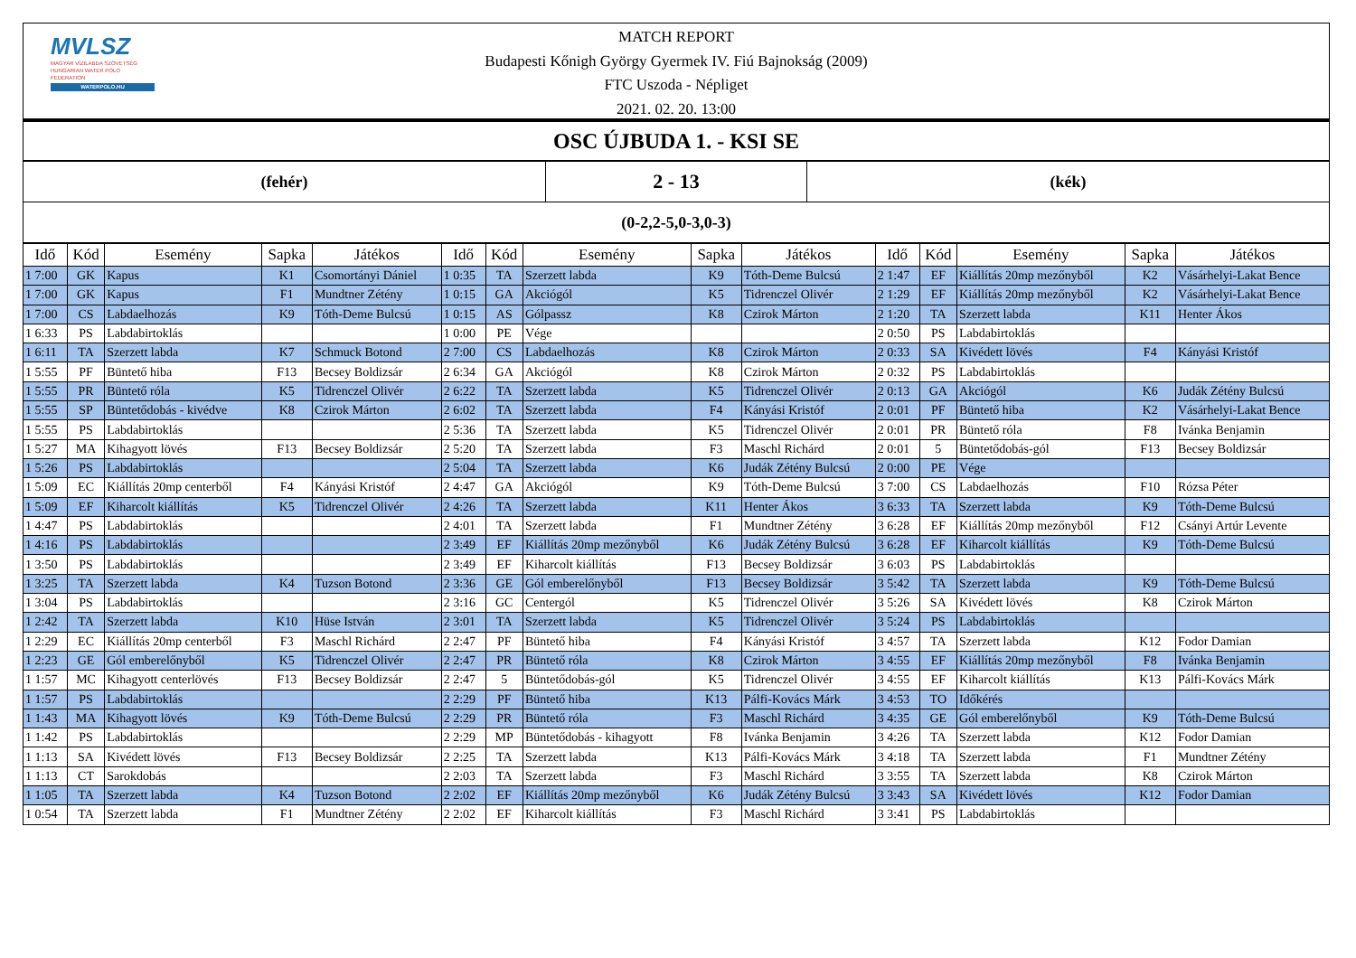MVLSZ
MAGYAR VÍZILABDA SZÖVETSÉG
HUNGARIAN WATER POLO FEDERATION
WATERPOLO.HU
MATCH REPORT
Budapesti Kőnigh György Gyermek IV. Fiú Bajnokság (2009)
FTC Uszoda - Népliget
2021. 02. 20. 13:00
OSC ÚJBUDA 1. - KSI SE
| (fehér) | 2 - 13 | (kék) |
| (0-2,2-5,0-3,0-3) | | |
| Idő | Kód | Esemény | Sapka | Játékos | Idő | Kód | Esemény | Sapka | Játékos | Idő | Kód | Esemény | Sapka | Játékos |
| --- | --- | --- | --- | --- | --- | --- | --- | --- | --- | --- | --- | --- | --- | --- |
| 1 7:00 | GK | Kapus | K1 | Csomortányi Dániel | 1 0:35 | TA | Szerzett labda | K9 | Tóth-Deme Bulcsú | 2 1:47 | EF | Kiállítás 20mp mezőnyből | K2 | Vásárhelyi-Lakat Bence |
| 1 7:00 | GK | Kapus | F1 | Mundtner Zétény | 1 0:15 | GA | Akciógól | K5 | Tidrenczel Olivér | 2 1:29 | EF | Kiállítás 20mp mezőnyből | K2 | Vásárhelyi-Lakat Bence |
| 1 7:00 | CS | Labdaelhozás | K9 | Tóth-Deme Bulcsú | 1 0:15 | AS | Gólpassz | K8 | Czirok Márton | 2 1:20 | TA | Szerzett labda | K11 | Henter Ákos |
| 1 6:33 | PS | Labdabirtoklás | | | 1 0:00 | PE | Vége | | | 2 0:50 | PS | Labdabirtoklás | | |
| 1 6:11 | TA | Szerzett labda | K7 | Schmuck Botond | 2 7:00 | CS | Labdaelhozás | K8 | Czirok Márton | 2 0:33 | SA | Kivédett lövés | F4 | Kányási Kristóf |
| 1 5:55 | PF | Büntető hiba | F13 | Becsey Boldizsár | 2 6:34 | GA | Akciógól | K8 | Czirok Márton | 2 0:32 | PS | Labdabirtoklás | | |
| 1 5:55 | PR | Büntető róla | K5 | Tidrenczel Olivér | 2 6:22 | TA | Szerzett labda | K5 | Tidrenczel Olivér | 2 0:13 | GA | Akciógól | K6 | Judák Zétény Bulcsú |
| 1 5:55 | SP | Büntetődobás - kivédve | K8 | Czirok Márton | 2 6:02 | TA | Szerzett labda | F4 | Kányási Kristóf | 2 0:01 | PF | Büntető hiba | K2 | Vásárhelyi-Lakat Bence |
| 1 5:55 | PS | Labdabirtoklás | | | 2 5:36 | TA | Szerzett labda | K5 | Tidrenczel Olivér | 2 0:01 | PR | Büntető róla | F8 | Ivánka Benjamin |
| 1 5:27 | MA | Kihagyott lövés | F13 | Becsey Boldizsár | 2 5:20 | TA | Szerzett labda | F3 | Maschl Richárd | 2 0:01 | 5 | Büntetődobás-gól | F13 | Becsey Boldizsár |
| 1 5:26 | PS | Labdabirtoklás | | | 2 5:04 | TA | Szerzett labda | K6 | Judák Zétény Bulcsú | 2 0:00 | PE | Vége | | |
| 1 5:09 | EC | Kiállítás 20mp centerből | F4 | Kányási Kristóf | 2 4:47 | GA | Akciógól | K9 | Tóth-Deme Bulcsú | 3 7:00 | CS | Labdaelhozás | F10 | Rózsa Péter |
| 1 5:09 | EF | Kiharcolt kiállítás | K5 | Tidrenczel Olivér | 2 4:26 | TA | Szerzett labda | K11 | Henter Ákos | 3 6:33 | TA | Szerzett labda | K9 | Tóth-Deme Bulcsú |
| 1 4:47 | PS | Labdabirtoklás | | | 2 4:01 | TA | Szerzett labda | F1 | Mundtner Zétény | 3 6:28 | EF | Kiállítás 20mp mezőnyből | F12 | Csányi Artúr Levente |
| 1 4:16 | PS | Labdabirtoklás | | | 2 3:49 | EF | Kiállítás 20mp mezőnyből | K6 | Judák Zétény Bulcsú | 3 6:28 | EF | Kiharcolt kiállítás | K9 | Tóth-Deme Bulcsú |
| 1 3:50 | PS | Labdabirtoklás | | | 2 3:49 | EF | Kiharcolt kiállítás | F13 | Becsey Boldizsár | 3 6:03 | PS | Labdabirtoklás | | |
| 1 3:25 | TA | Szerzett labda | K4 | Tuzson Botond | 2 3:36 | GE | Gól emberelőnyből | F13 | Becsey Boldizsár | 3 5:42 | TA | Szerzett labda | K9 | Tóth-Deme Bulcsú |
| 1 3:04 | PS | Labdabirtoklás | | | 2 3:16 | GC | Centergól | K5 | Tidrenczel Olivér | 3 5:26 | SA | Kivédett lövés | K8 | Czirok Márton |
| 1 2:42 | TA | Szerzett labda | K10 | Hüse István | 2 3:01 | TA | Szerzett labda | K5 | Tidrenczel Olivér | 3 5:24 | PS | Labdabirtoklás | | |
| 1 2:29 | EC | Kiállítás 20mp centerből | F3 | Maschl Richárd | 2 2:47 | PF | Büntető hiba | F4 | Kányási Kristóf | 3 4:57 | TA | Szerzett labda | K12 | Fodor Damian |
| 1 2:23 | GE | Gól emberelőnyből | K5 | Tidrenczel Olivér | 2 2:47 | PR | Büntető róla | K8 | Czirok Márton | 3 4:55 | EF | Kiállítás 20mp mezőnyből | F8 | Ivánka Benjamin |
| 1 1:57 | MC | Kihagyott centerlövés | F13 | Becsey Boldizsár | 2 2:47 | 5 | Büntetődobás-gól | K5 | Tidrenczel Olivér | 3 4:55 | EF | Kiharcolt kiállítás | K13 | Pálfi-Kovács Márk |
| 1 1:57 | PS | Labdabirtoklás | | | 2 2:29 | PF | Büntető hiba | K13 | Pálfi-Kovács Márk | 3 4:53 | TO | Időkérés | | |
| 1 1:43 | MA | Kihagyott lövés | K9 | Tóth-Deme Bulcsú | 2 2:29 | PR | Büntető róla | F3 | Maschl Richárd | 3 4:35 | GE | Gól emberelőnyből | K9 | Tóth-Deme Bulcsú |
| 1 1:42 | PS | Labdabirtoklás | | | 2 2:29 | MP | Büntetődobás - kihagyott | F8 | Ivánka Benjamin | 3 4:26 | TA | Szerzett labda | K12 | Fodor Damian |
| 1 1:13 | SA | Kivédett lövés | F13 | Becsey Boldizsár | 2 2:25 | TA | Szerzett labda | K13 | Pálfi-Kovács Márk | 3 4:18 | TA | Szerzett labda | F1 | Mundtner Zétény |
| 1 1:13 | CT | Sarokdobás | | | 2 2:03 | TA | Szerzett labda | F3 | Maschl Richárd | 3 3:55 | TA | Szerzett labda | K8 | Czirok Márton |
| 1 1:05 | TA | Szerzett labda | K4 | Tuzson Botond | 2 2:02 | EF | Kiállítás 20mp mezőnyből | K6 | Judák Zétény Bulcsú | 3 3:43 | SA | Kivédett lövés | K12 | Fodor Damian |
| 1 0:54 | TA | Szerzett labda | F1 | Mundtner Zétény | 2 2:02 | EF | Kiharcolt kiállítás | F3 | Maschl Richárd | 3 3:41 | PS | Labdabirtoklás | | |